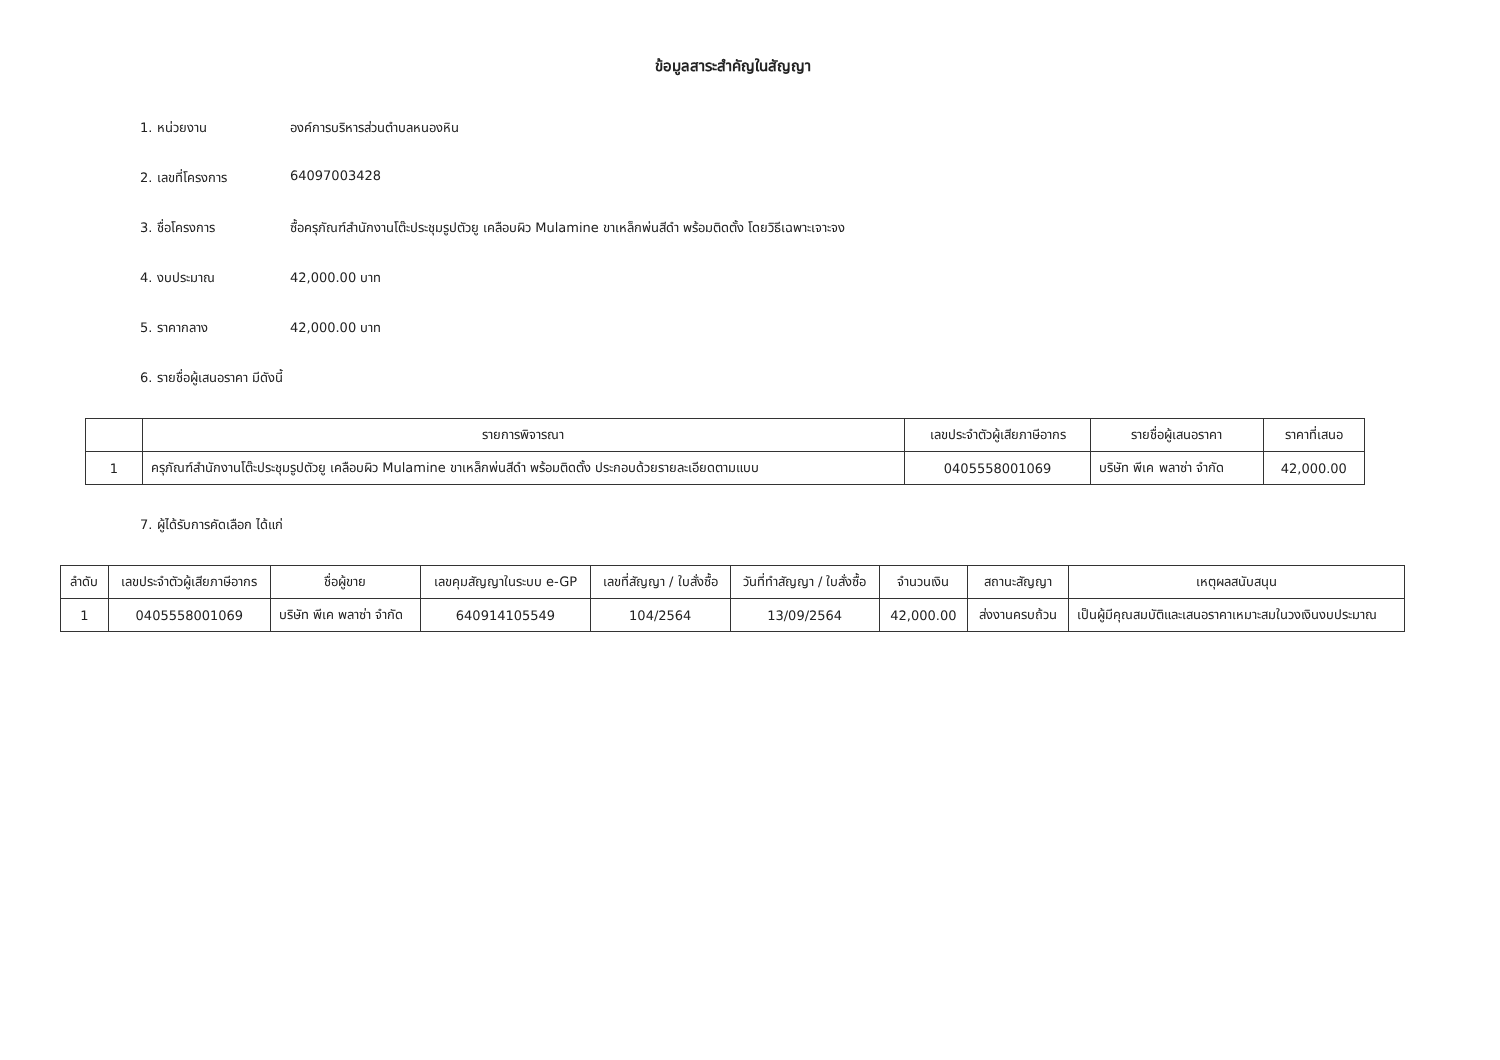ข้อมูลสาระสำคัญในสัญญา
1. หน่วยงาน องค์การบริหารส่วนตำบลหนองหิน
2. เลขที่โครงการ 64097003428
3. ชื่อโครงการ ซื้อครุภัณฑ์สำนักงานโต๊ะประชุมรูปตัวยู เคลือบผิว Mulamine ขาเหล็กพ่นสีดำ พร้อมติดตั้ง โดยวิธีเฉพาะเจาะจง
4. งบประมาณ 42,000.00 บาท
5. ราคากลาง 42,000.00 บาท
6. รายชื่อผู้เสนอราคา มีดังนี้
| | รายการพิจารณา | เลขประจำตัวผู้เสียภาษีอากร | รายชื่อผู้เสนอราคา | ราคาที่เสนอ |
| --- | --- | --- | --- | --- |
| 1 | ครุภัณฑ์สำนักงานโต๊ะประชุมรูปตัวยู เคลือบผิว Mulamine ขาเหล็กพ่นสีดำ พร้อมติดตั้ง ประกอบด้วยรายละเอียดตามแบบ | 0405558001069 | บริษัท พีเค พลาซ่า จำกัด | 42,000.00 |
7. ผู้ได้รับการคัดเลือก ได้แก่
| ลำดับ | เลขประจำตัวผู้เสียภาษีอากร | ชื่อผู้ขาย | เลขคุมสัญญาในระบบ e-GP | เลขที่สัญญา / ใบสั่งซื้อ | วันที่ทำสัญญา / ใบสั่งซื้อ | จำนวนเงิน | สถานะสัญญา | เหตุผลสนับสนุน |
| --- | --- | --- | --- | --- | --- | --- | --- | --- |
| 1 | 0405558001069 | บริษัท พีเค พลาซ่า จำกัด | 640914105549 | 104/2564 | 13/09/2564 | 42,000.00 | ส่งงานครบถ้วน | เป็นผู้มีคุณสมบัติและเสนอราคาเหมาะสมในวงเงินงบประมาณ |